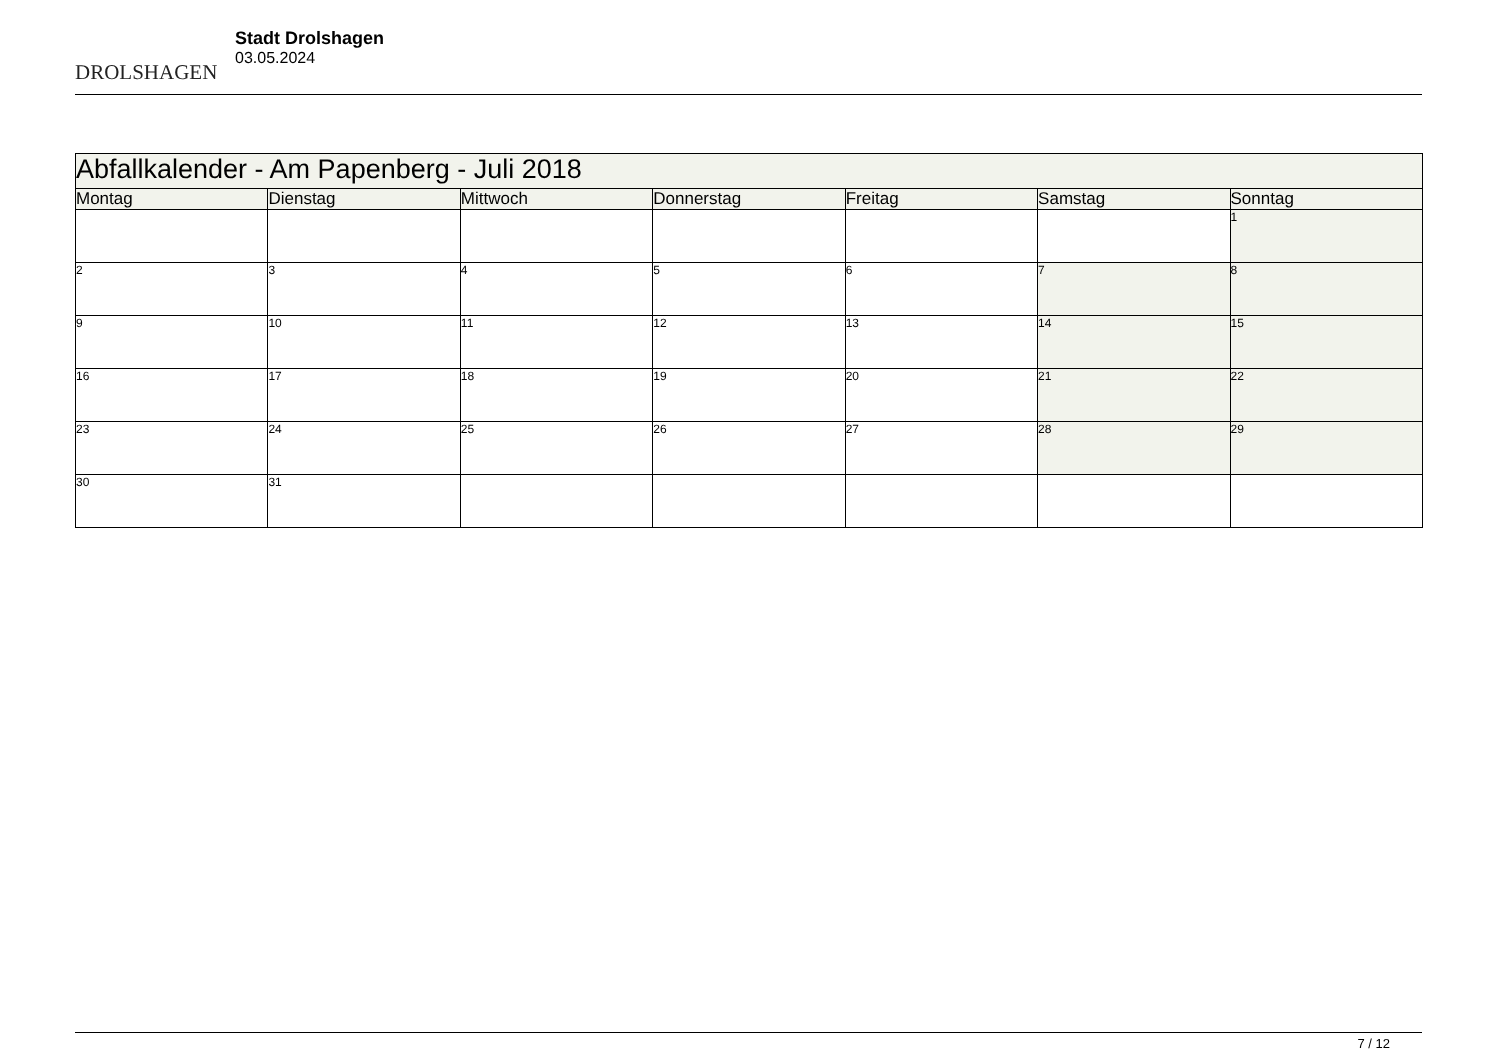DROLSHAGEN
Stadt Drolshagen
03.05.2024
| Abfallkalender - Am Papenberg - Juli 2018 | | | | | | |
| --- | --- | --- | --- | --- | --- | --- |
| Montag | Dienstag | Mittwoch | Donnerstag | Freitag | Samstag | Sonntag |
| | | | | | | 1 |
| 2 | 3 | 4 | 5 | 6 | 7 | 8 |
| 9 | 10 | 11 | 12 | 13 | 14 | 15 |
| 16 | 17 | 18 | 19 | 20 | 21 | 22 |
| 23 | 24 | 25 | 26 | 27 | 28 | 29 |
| 30 | 31 | | | | | |
7 / 12